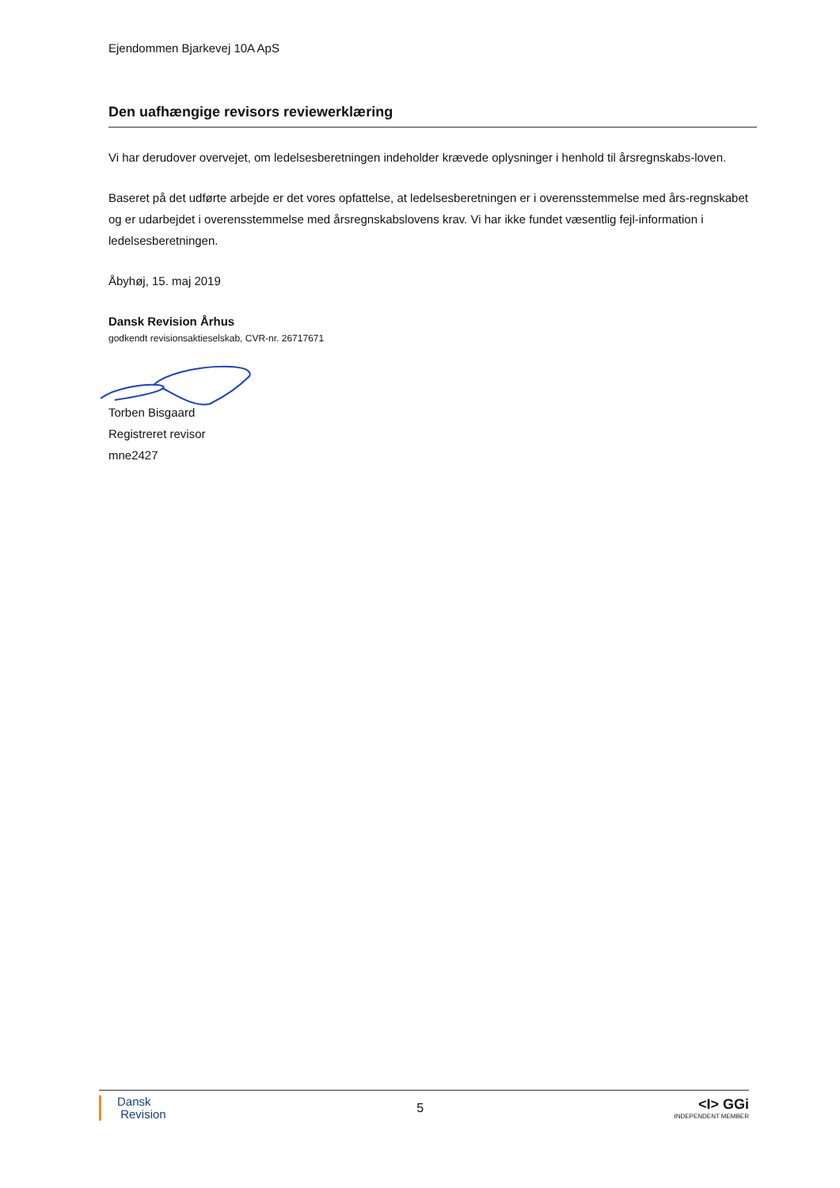Ejendommen Bjarkevej 10A ApS
Den uafhængige revisors reviewerklæring
Vi har derudover overvejet, om ledelsesberetningen indeholder krævede oplysninger i henhold til årsregnskabs-loven.
Baseret på det udførte arbejde er det vores opfattelse, at ledelsesberetningen er i overensstemmelse med års-regnskabet og er udarbejdet i overensstemmelse med årsregnskabslovens krav. Vi har ikke fundet væsentlig fejl-information i ledelsesberetningen.
Åbyhøj, 15. maj 2019
Dansk Revision Århus
godkendt revisionsaktieselskab, CVR-nr. 26717671
Torben Bisgaard
Registreret revisor
mne2427
Dansk
Revision
5 <I> GGi
INDEPENDENT MEMBER